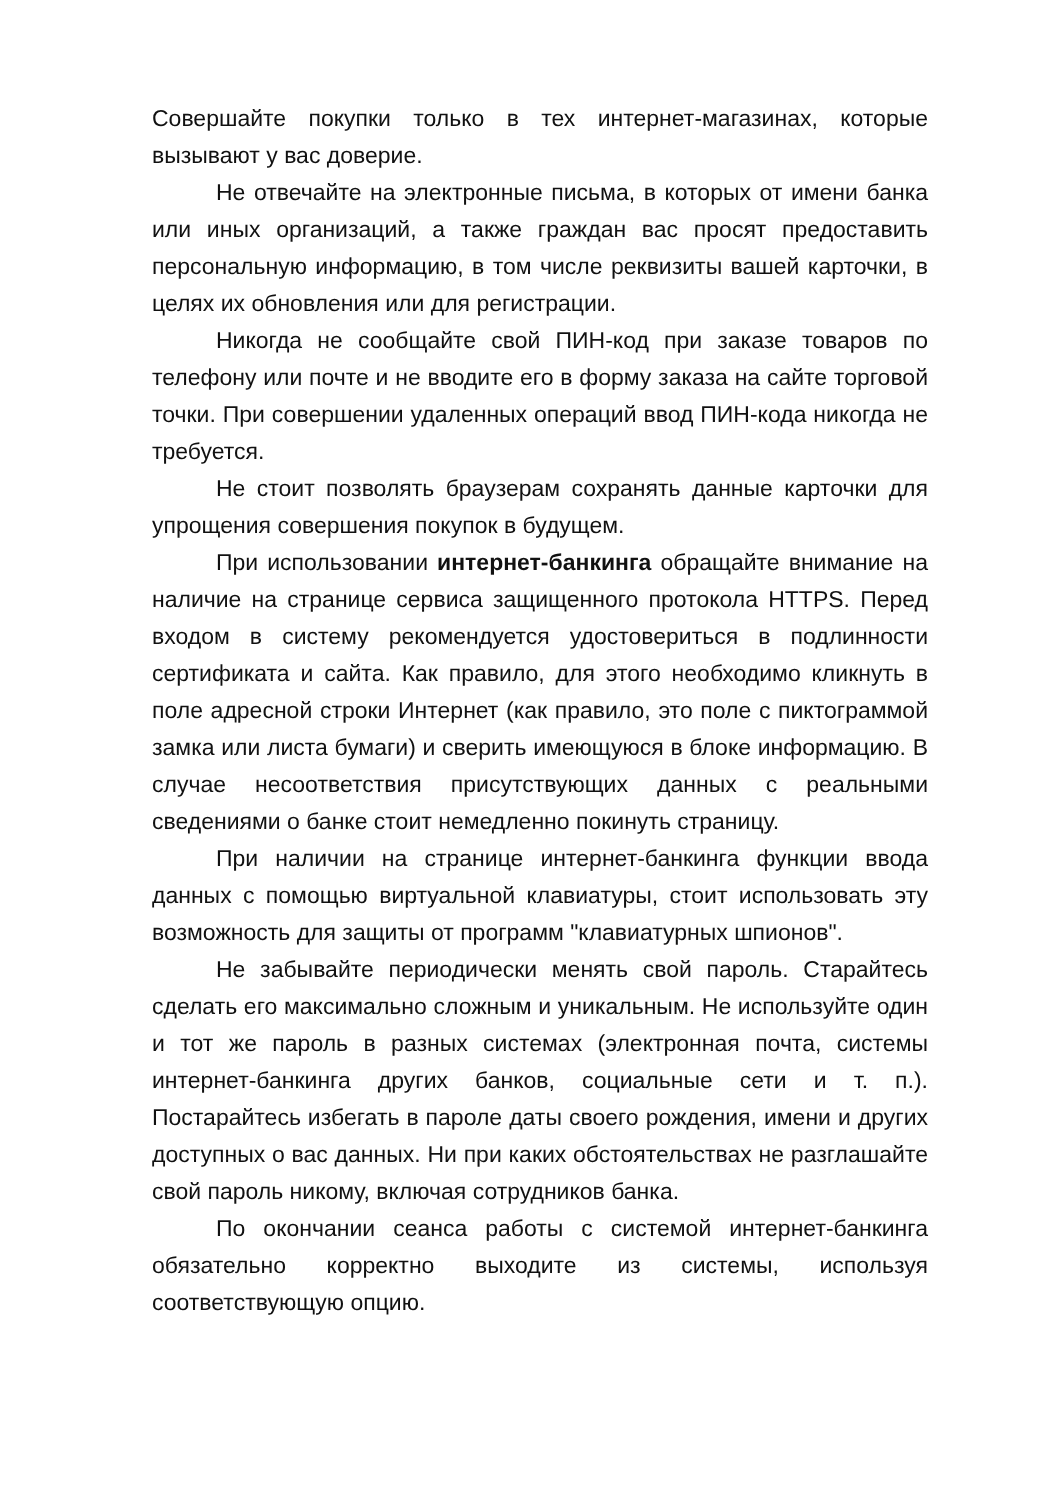Совершайте покупки только в тех интернет-магазинах, которые вызывают у вас доверие.
Не отвечайте на электронные письма, в которых от имени банка или иных организаций, а также граждан вас просят предоставить персональную информацию, в том числе реквизиты вашей карточки, в целях их обновления или для регистрации.
Никогда не сообщайте свой ПИН-код при заказе товаров по телефону или почте и не вводите его в форму заказа на сайте торговой точки. При совершении удаленных операций ввод ПИН-кода никогда не требуется.
Не стоит позволять браузерам сохранять данные карточки для упрощения совершения покупок в будущем.
При использовании интернет-банкинга обращайте внимание на наличие на странице сервиса защищенного протокола HTTPS. Перед входом в систему рекомендуется удостовериться в подлинности сертификата и сайта. Как правило, для этого необходимо кликнуть в поле адресной строки Интернет (как правило, это поле с пиктограммой замка или листа бумаги) и сверить имеющуюся в блоке информацию. В случае несоответствия присутствующих данных с реальными сведениями о банке стоит немедленно покинуть страницу.
При наличии на странице интернет-банкинга функции ввода данных с помощью виртуальной клавиатуры, стоит использовать эту возможность для защиты от программ "клавиатурных шпионов".
Не забывайте периодически менять свой пароль. Старайтесь сделать его максимально сложным и уникальным. Не используйте один и тот же пароль в разных системах (электронная почта, системы интернет-банкинга других банков, социальные сети и т. п.). Постарайтесь избегать в пароле даты своего рождения, имени и других доступных о вас данных. Ни при каких обстоятельствах не разглашайте свой пароль никому, включая сотрудников банка.
По окончании сеанса работы с системой интернет-банкинга обязательно корректно выходите из системы, используя соответствующую опцию.